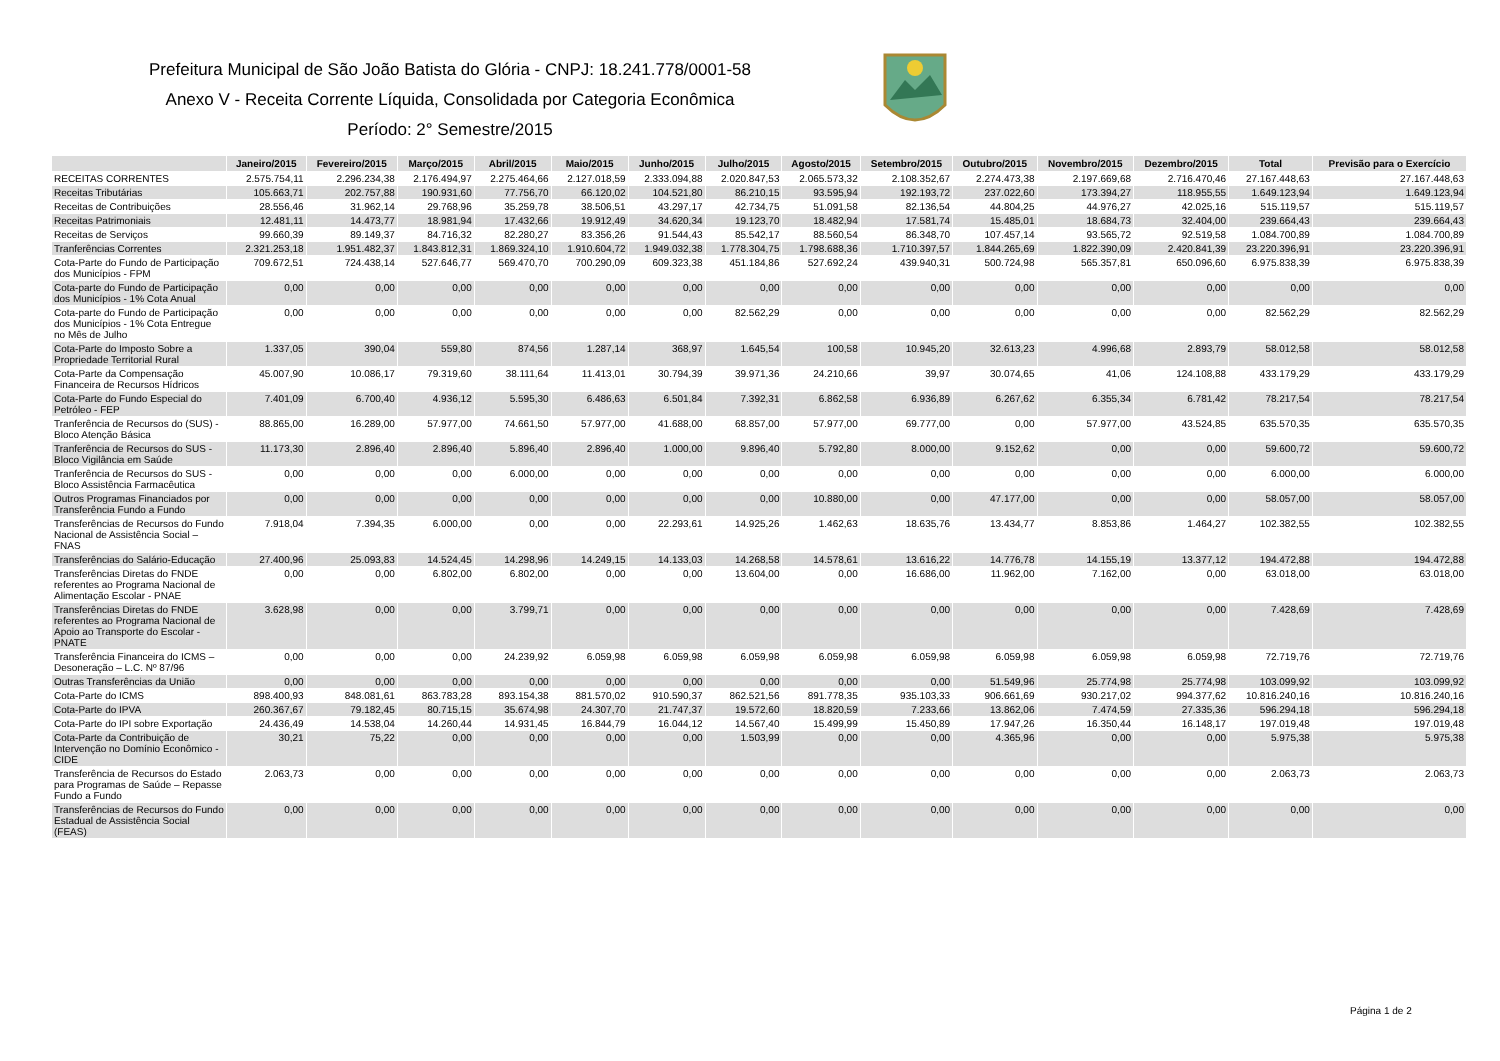Prefeitura Municipal de São João Batista do Glória - CNPJ: 18.241.778/0001-58
Anexo V - Receita Corrente Líquida, Consolidada por Categoria Econômica
Período: 2° Semestre/2015
| | Janeiro/2015 | Fevereiro/2015 | Março/2015 | Abril/2015 | Maio/2015 | Junho/2015 | Julho/2015 | Agosto/2015 | Setembro/2015 | Outubro/2015 | Novembro/2015 | Dezembro/2015 | Total | Previsão para o Exercício |
| --- | --- | --- | --- | --- | --- | --- | --- | --- | --- | --- | --- | --- | --- | --- |
| RECEITAS CORRENTES | 2.575.754,11 | 2.296.234,38 | 2.176.494,97 | 2.275.464,66 | 2.127.018,59 | 2.333.094,88 | 2.020.847,53 | 2.065.573,32 | 2.108.352,67 | 2.274.473,38 | 2.197.669,68 | 2.716.470,46 | 27.167.448,63 | 27.167.448,63 |
| Receitas Tributárias | 105.663,71 | 202.757,88 | 190.931,60 | 77.756,70 | 66.120,02 | 104.521,80 | 86.210,15 | 93.595,94 | 192.193,72 | 237.022,60 | 173.394,27 | 118.955,55 | 1.649.123,94 | 1.649.123,94 |
| Receitas de Contribuições | 28.556,46 | 31.962,14 | 29.768,96 | 35.259,78 | 38.506,51 | 43.297,17 | 42.734,75 | 51.091,58 | 82.136,54 | 44.804,25 | 44.976,27 | 42.025,16 | 515.119,57 | 515.119,57 |
| Receitas Patrimoniais | 12.481,11 | 14.473,77 | 18.981,94 | 17.432,66 | 19.912,49 | 34.620,34 | 19.123,70 | 18.482,94 | 17.581,74 | 15.485,01 | 18.684,73 | 32.404,00 | 239.664,43 | 239.664,43 |
| Receitas de Serviços | 99.660,39 | 89.149,37 | 84.716,32 | 82.280,27 | 83.356,26 | 91.544,43 | 85.542,17 | 88.560,54 | 86.348,70 | 107.457,14 | 93.565,72 | 92.519,58 | 1.084.700,89 | 1.084.700,89 |
| Tranferências Correntes | 2.321.253,18 | 1.951.482,37 | 1.843.812,31 | 1.869.324,10 | 1.910.604,72 | 1.949.032,38 | 1.778.304,75 | 1.798.688,36 | 1.710.397,57 | 1.844.265,69 | 1.822.390,09 | 2.420.841,39 | 23.220.396,91 | 23.220.396,91 |
| Cota-Parte do Fundo de Participação dos Municípios - FPM | 709.672,51 | 724.438,14 | 527.646,77 | 569.470,70 | 700.290,09 | 609.323,38 | 451.184,86 | 527.692,24 | 439.940,31 | 500.724,98 | 565.357,81 | 650.096,60 | 6.975.838,39 | 6.975.838,39 |
| Cota-parte do Fundo de Participação dos Municípios - 1% Cota Anual | 0,00 | 0,00 | 0,00 | 0,00 | 0,00 | 0,00 | 0,00 | 0,00 | 0,00 | 0,00 | 0,00 | 0,00 | 0,00 | 0,00 |
| Cota-parte do Fundo de Participação dos Municípios - 1% Cota Entregue no Mês de Julho | 0,00 | 0,00 | 0,00 | 0,00 | 0,00 | 0,00 | 82.562,29 | 0,00 | 0,00 | 0,00 | 0,00 | 0,00 | 82.562,29 | 82.562,29 |
| Cota-Parte do Imposto Sobre a Propriedade Territorial Rural | 1.337,05 | 390,04 | 559,80 | 874,56 | 1.287,14 | 368,97 | 1.645,54 | 100,58 | 10.945,20 | 32.613,23 | 4.996,68 | 2.893,79 | 58.012,58 | 58.012,58 |
| Cota-Parte da Compensação Financeira de Recursos Hídricos | 45.007,90 | 10.086,17 | 79.319,60 | 38.111,64 | 11.413,01 | 30.794,39 | 39.971,36 | 24.210,66 | 39,97 | 30.074,65 | 41,06 | 124.108,88 | 433.179,29 | 433.179,29 |
| Cota-Parte do Fundo Especial do Petróleo - FEP | 7.401,09 | 6.700,40 | 4.936,12 | 5.595,30 | 6.486,63 | 6.501,84 | 7.392,31 | 6.862,58 | 6.936,89 | 6.267,62 | 6.355,34 | 6.781,42 | 78.217,54 | 78.217,54 |
| Tranferência de Recursos do (SUS) - Bloco Atenção Básica | 88.865,00 | 16.289,00 | 57.977,00 | 74.661,50 | 57.977,00 | 41.688,00 | 68.857,00 | 57.977,00 | 69.777,00 | 0,00 | 57.977,00 | 43.524,85 | 635.570,35 | 635.570,35 |
| Tranferência de Recursos do SUS - Bloco Vigilância em Saúde | 11.173,30 | 2.896,40 | 2.896,40 | 5.896,40 | 2.896,40 | 1.000,00 | 9.896,40 | 5.792,80 | 8.000,00 | 9.152,62 | 0,00 | 0,00 | 59.600,72 | 59.600,72 |
| Tranferência de Recursos do SUS - Bloco Assistência Farmacêutica | 0,00 | 0,00 | 0,00 | 6.000,00 | 0,00 | 0,00 | 0,00 | 0,00 | 0,00 | 0,00 | 0,00 | 0,00 | 6.000,00 | 6.000,00 |
| Outros Programas Financiados por Transferência Fundo a Fundo | 0,00 | 0,00 | 0,00 | 0,00 | 0,00 | 0,00 | 0,00 | 10.880,00 | 0,00 | 47.177,00 | 0,00 | 0,00 | 58.057,00 | 58.057,00 |
| Transferências de Recursos do Fundo Nacional de Assistência Social – FNAS | 7.918,04 | 7.394,35 | 6.000,00 | 0,00 | 0,00 | 22.293,61 | 14.925,26 | 1.462,63 | 18.635,76 | 13.434,77 | 8.853,86 | 1.464,27 | 102.382,55 | 102.382,55 |
| Transferências do Salário-Educação | 27.400,96 | 25.093,83 | 14.524,45 | 14.298,96 | 14.249,15 | 14.133,03 | 14.268,58 | 14.578,61 | 13.616,22 | 14.776,78 | 14.155,19 | 13.377,12 | 194.472,88 | 194.472,88 |
| Transferências Diretas do FNDE referentes ao Programa Nacional de Alimentação Escolar - PNAE | 0,00 | 0,00 | 6.802,00 | 6.802,00 | 0,00 | 0,00 | 13.604,00 | 0,00 | 16.686,00 | 11.962,00 | 7.162,00 | 0,00 | 63.018,00 | 63.018,00 |
| Transferências Diretas do FNDE referentes ao Programa Nacional de Apoio ao Transporte do Escolar - PNATE | 3.628,98 | 0,00 | 0,00 | 3.799,71 | 0,00 | 0,00 | 0,00 | 0,00 | 0,00 | 0,00 | 0,00 | 0,00 | 7.428,69 | 7.428,69 |
| Transferência Financeira do ICMS – Desoneração – L.C. Nº 87/96 | 0,00 | 0,00 | 0,00 | 24.239,92 | 6.059,98 | 6.059,98 | 6.059,98 | 6.059,98 | 6.059,98 | 6.059,98 | 6.059,98 | 6.059,98 | 72.719,76 | 72.719,76 |
| Outras Transferências da União | 0,00 | 0,00 | 0,00 | 0,00 | 0,00 | 0,00 | 0,00 | 0,00 | 0,00 | 51.549,96 | 25.774,98 | 25.774,98 | 103.099,92 | 103.099,92 |
| Cota-Parte do ICMS | 898.400,93 | 848.081,61 | 863.783,28 | 893.154,38 | 881.570,02 | 910.590,37 | 862.521,56 | 891.778,35 | 935.103,33 | 906.661,69 | 930.217,02 | 994.377,62 | 10.816.240,16 | 10.816.240,16 |
| Cota-Parte do IPVA | 260.367,67 | 79.182,45 | 80.715,15 | 35.674,98 | 24.307,70 | 21.747,37 | 19.572,60 | 18.820,59 | 7.233,66 | 13.862,06 | 7.474,59 | 27.335,36 | 596.294,18 | 596.294,18 |
| Cota-Parte do IPI sobre Exportação | 24.436,49 | 14.538,04 | 14.260,44 | 14.931,45 | 16.844,79 | 16.044,12 | 14.567,40 | 15.499,99 | 15.450,89 | 17.947,26 | 16.350,44 | 16.148,17 | 197.019,48 | 197.019,48 |
| Cota-Parte da Contribuição de Intervenção no Domínio Econômico - CIDE | 30,21 | 75,22 | 0,00 | 0,00 | 0,00 | 0,00 | 1.503,99 | 0,00 | 0,00 | 4.365,96 | 0,00 | 0,00 | 5.975,38 | 5.975,38 |
| Transferência de Recursos do Estado para Programas de Saúde – Repasse Fundo a Fundo | 2.063,73 | 0,00 | 0,00 | 0,00 | 0,00 | 0,00 | 0,00 | 0,00 | 0,00 | 0,00 | 0,00 | 0,00 | 2.063,73 | 2.063,73 |
| Transferências de Recursos do Fundo Estadual de Assistência Social (FEAS) | 0,00 | 0,00 | 0,00 | 0,00 | 0,00 | 0,00 | 0,00 | 0,00 | 0,00 | 0,00 | 0,00 | 0,00 | 0,00 | 0,00 |
Página 1 de 2